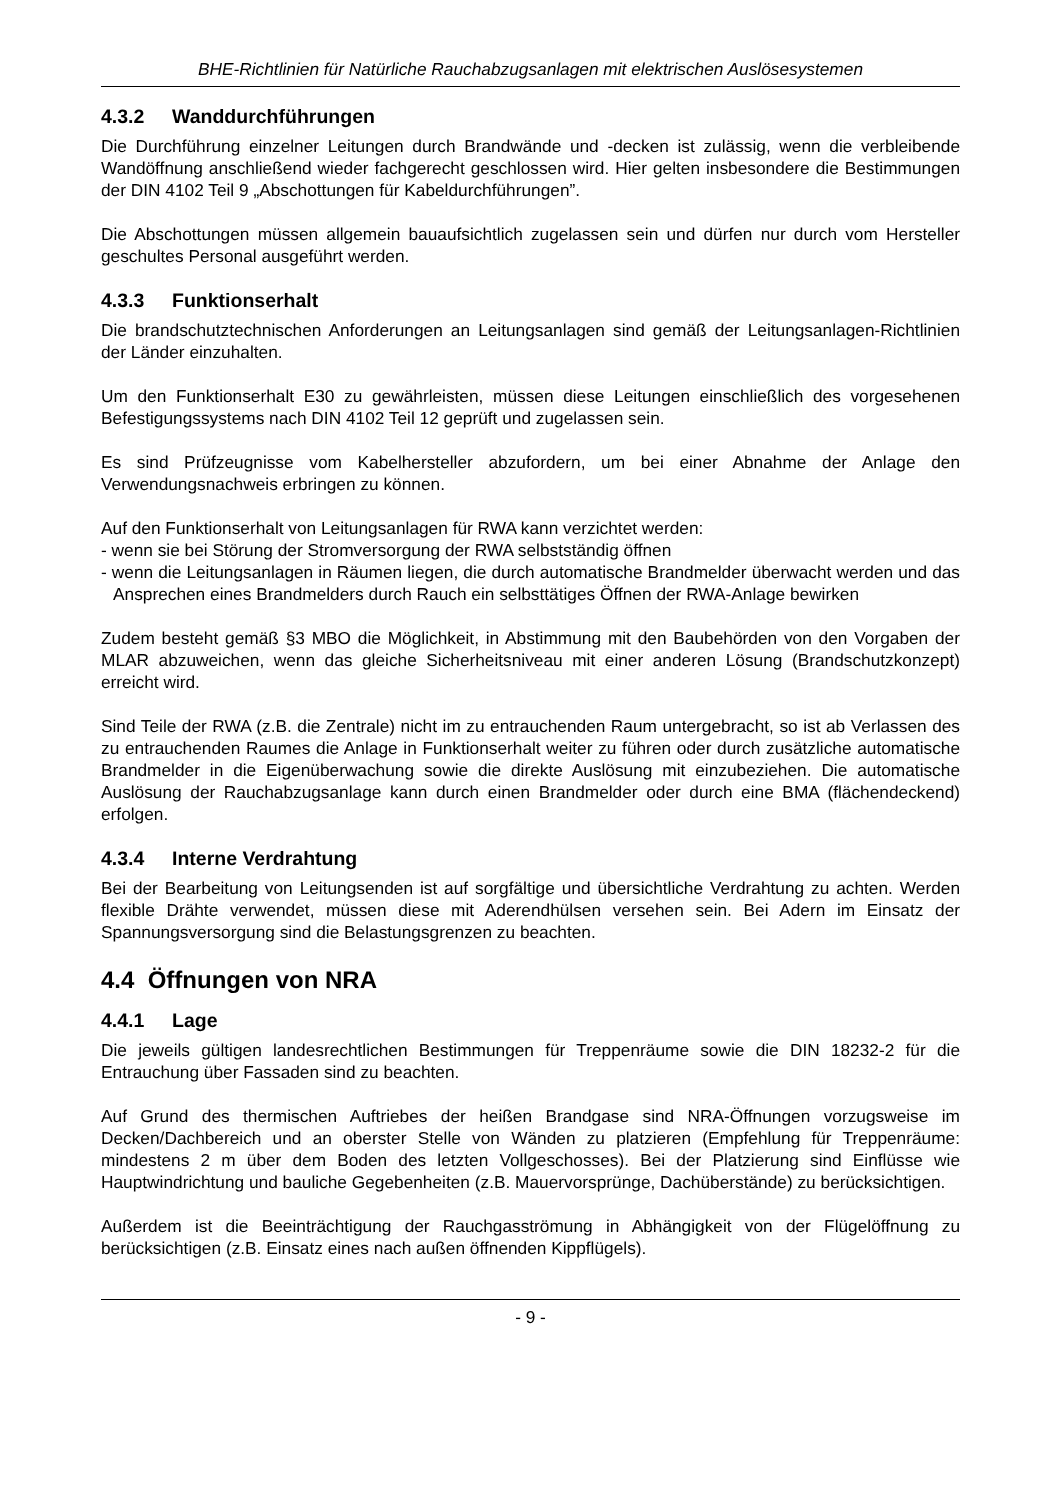BHE-Richtlinien für Natürliche Rauchabzugsanlagen mit elektrischen Auslösesystemen
4.3.2 Wanddurchführungen
Die Durchführung einzelner Leitungen durch Brandwände und -decken ist zulässig, wenn die verbleibende Wandöffnung anschließend wieder fachgerecht geschlossen wird. Hier gelten insbesondere die Bestimmungen der DIN 4102 Teil 9 „Abschottungen für Kabeldurchführungen”.
Die Abschottungen müssen allgemein bauaufsichtlich zugelassen sein und dürfen nur durch vom Hersteller geschultes Personal ausgeführt werden.
4.3.3 Funktionserhalt
Die brandschutztechnischen Anforderungen an Leitungsanlagen sind gemäß der Leitungsanlagen-Richtlinien der Länder einzuhalten.
Um den Funktionserhalt E30 zu gewährleisten, müssen diese Leitungen einschließlich des vorgesehenen Befestigungssystems nach DIN 4102 Teil 12 geprüft und zugelassen sein.
Es sind Prüfzeugnisse vom Kabelhersteller abzufordern, um bei einer Abnahme der Anlage den Verwendungsnachweis erbringen zu können.
Auf den Funktionserhalt von Leitungsanlagen für RWA kann verzichtet werden:
- wenn sie bei Störung der Stromversorgung der RWA selbstständig öffnen
- wenn die Leitungsanlagen in Räumen liegen, die durch automatische Brandmelder überwacht werden und das Ansprechen eines Brandmelders durch Rauch ein selbsttätiges Öffnen der RWA-Anlage bewirken
Zudem besteht gemäß §3 MBO die Möglichkeit, in Abstimmung mit den Baubehörden von den Vorgaben der MLAR abzuweichen, wenn das gleiche Sicherheitsniveau mit einer anderen Lösung (Brandschutzkonzept) erreicht wird.
Sind Teile der RWA (z.B. die Zentrale) nicht im zu entrauchenden Raum untergebracht, so ist ab Verlassen des zu entrauchenden Raumes die Anlage in Funktionserhalt weiter zu führen oder durch zusätzliche automatische Brandmelder in die Eigenüberwachung sowie die direkte Auslösung mit einzubeziehen. Die automatische Auslösung der Rauchabzugsanlage kann durch einen Brandmelder oder durch eine BMA (flächendeckend) erfolgen.
4.3.4 Interne Verdrahtung
Bei der Bearbeitung von Leitungsenden ist auf sorgfältige und übersichtliche Verdrahtung zu achten. Werden flexible Drähte verwendet, müssen diese mit Aderendhülsen versehen sein. Bei Adern im Einsatz der Spannungsversorgung sind die Belastungsgrenzen zu beachten.
4.4 Öffnungen von NRA
4.4.1 Lage
Die jeweils gültigen landesrechtlichen Bestimmungen für Treppenräume sowie die DIN 18232-2 für die Entrauchung über Fassaden sind zu beachten.
Auf Grund des thermischen Auftriebes der heißen Brandgase sind NRA-Öffnungen vorzugsweise im Decken/Dachbereich und an oberster Stelle von Wänden zu platzieren (Empfehlung für Treppenräume: mindestens 2 m über dem Boden des letzten Vollgeschosses). Bei der Platzierung sind Einflüsse wie Hauptwindrichtung und bauliche Gegebenheiten (z.B. Mauervorsprünge, Dachüberstände) zu berücksichtigen.
Außerdem ist die Beeinträchtigung der Rauchgasströmung in Abhängigkeit von der Flügelöffnung zu berücksichtigen (z.B. Einsatz eines nach außen öffnenden Kippflügels).
- 9 -